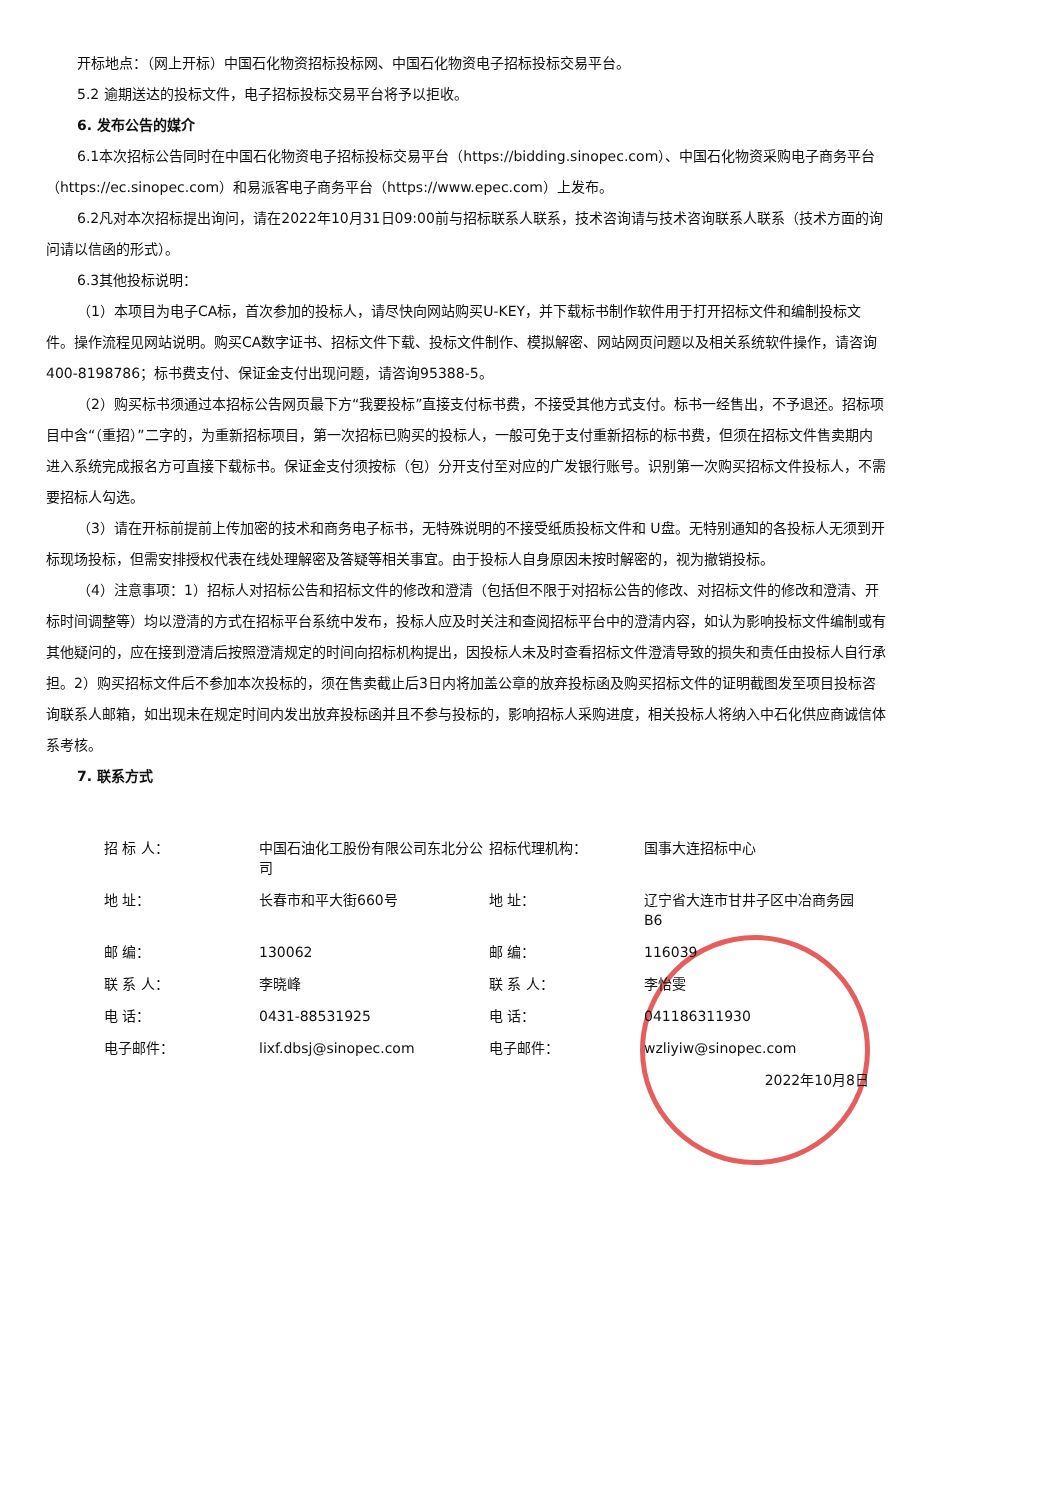开标地点：（网上开标）中国石化物资招标投标网、中国石化物资电子招标投标交易平台。
5.2 逾期送达的投标文件，电子招标投标交易平台将予以拒收。
6. 发布公告的媒介
6.1本次招标公告同时在中国石化物资电子招标投标交易平台（https://bidding.sinopec.com）、中国石化物资采购电子商务平台（https://ec.sinopec.com）和易派客电子商务平台（https://www.epec.com）上发布。
6.2凡对本次招标提出询问，请在2022年10月31日09:00前与招标联系人联系，技术咨询请与技术咨询联系人联系（技术方面的询问请以信函的形式）。
6.3其他投标说明：
（1）本项目为电子CA标，首次参加的投标人，请尽快向网站购买U-KEY，并下载标书制作软件用于打开招标文件和编制投标文件。操作流程见网站说明。购买CA数字证书、招标文件下载、投标文件制作、模拟解密、网站网页问题以及相关系统软件操作，请咨询400-8198786；标书费支付、保证金支付出现问题，请咨询95388-5。
（2）购买标书须通过本招标公告网页最下方“我要投标”直接支付标书费，不接受其他方式支付。标书一经售出，不予退还。招标项目中含“（重招）”二字的，为重新招标项目，第一次招标已购买的投标人，一般可免于支付重新招标的标书费，但须在招标文件售卖期内进入系统完成报名方可直接下载标书。保证金支付须按标（包）分开支付至对应的广发银行账号。识别第一次购买招标文件投标人，不需要招标人勾选。
（3）请在开标前提前上传加密的技术和商务电子标书，无特殊说明的不接受纸质投标文件和 U盘。无特别通知的各投标人无须到开标现场投标，但需安排授权代表在线处理解密及答疑等相关事宜。由于投标人自身原因未按时解密的，视为撤销投标。
（4）注意事项：1）招标人对招标公告和招标文件的修改和澄清（包括但不限于对招标公告的修改、对招标文件的修改和澄清、开标时间调整等）均以澄清的方式在招标平台系统中发布，投标人应及时关注和查阅招标平台中的澄清内容，如认为影响投标文件编制或有其他疑问的，应在接到澄清后按照澄清规定的时间向招标机构提出，因投标人未及时查看招标文件澄清导致的损失和责任由投标人自行承担。2）购买招标文件后不参加本次投标的，须在售卖截止后3日内将加盖公章的放弃投标函及购买招标文件的证明截图发至项目投标咨询联系人邮箱，如出现未在规定时间内发出放弃投标函并且不参与投标的，影响招标人采购进度，相关投标人将纳入中石化供应商诚信体系考核。
7. 联系方式
| 招 标 人： | 中国石油化工股份有限公司东北分公司 | 招标代理机构： | 国事大连招标中心 |
| 地 址： | 长春市和平大街660号 | 地 址： | 辽宁省大连市甘井子区中冶商务园B6 |
| 邮 编： | 130062 | 邮 编： | 116039 |
| 联 系 人： | 李晓峰 | 联 系 人： | 李怡雯 |
| 电 话： | 0431-88531925 | 电 话： | 041186311930 |
| 电子邮件： | lixf.dbsj@sinopec.com | 电子邮件： | wzliyiw@sinopec.com |
| | | | 2022年10月8日 |